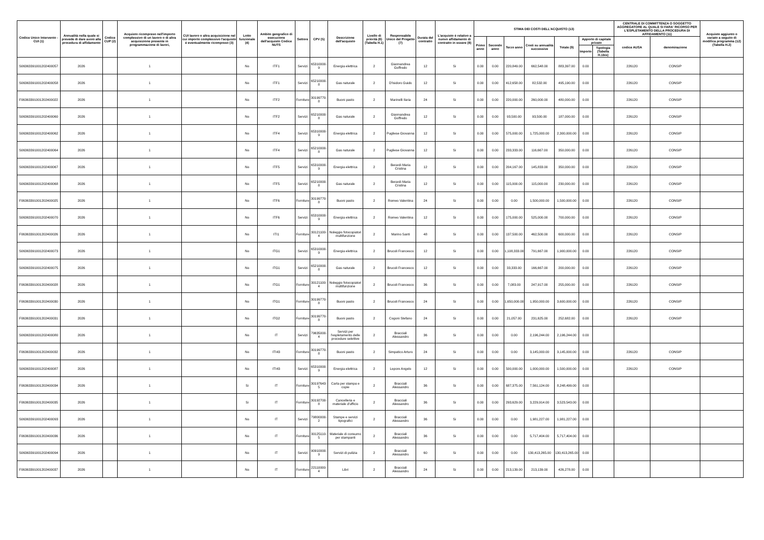| Codice Unico Intervento - CUI (1) | Annualità nella quale si prevede di dare avvio alla procedura di affidamento | Codice CUP (2) | Acquisto ricompreso nell'importo complessivo di un lavoro o di altra acquisizione presente in programmazione di lavori, | CUI lavoro o altra acquisizione nel cui importo complessivo l'acquisto è eventualmente ricompreso (3) | Lotto funzionale (4) | Ambito geografico di esecuzione dell'acquisto Codice NUTS | Settore | CPV (5) | Descrizione dell'acquisto | Livello di priorità (6) (Tabella H.1) | Responsabile Unico del Progetto (7) | Durata del contratto | L'acquisto è relativo a nuovo affidamento di contratto in essere (8) | STIMA DEI COSTI DELL'ACQUISTO (13) | | | | | | | CENTRALE DI COMMITTENZA O SOGGETTO AGGREGATORE AL QUALE SI FARA' RICORSO PER L'ESPLETAMENTO DELLA PROCEDURA DI AFFIDAMENTO (11) | | Acquisto aggiunto o variato a seguito di modifica programma (12) (Tabella H.2) |
| --- | --- | --- | --- | --- | --- | --- | --- | --- | --- | --- | --- | --- | --- | --- | --- | --- | --- | --- | --- | --- | --- | --- | --- |
| | | | | | | | | | | | | | | Primo anno | Secondo anno | Terzo anno | Costi su annualità successive | Totale (9) | Apporto di capitale privato | | codice AUSA | denominazione | |
| | | | | | | | | | | | | | | | | | | | Importo | Tipologia (Tabella H.1bis) | | | |
| S06363391001202400057 | 2026 | | 1 | | No | ITF1 | Servizi | 65310000-9 | Energia elettrica | 2 | Giannandrea Goffredo | 12 | Si | 0.00 | 0.00 | 220,849.00 | 662,548.00 | 883,397.00 | 0.00 | | 226120 | CONSIP | |
| S06363391001202400058 | 2026 | | 1 | | No | ITF1 | Servizi | 65210000-8 | Gas naturale | 2 | D'Isidoro Guido | 12 | Si | 0.00 | 0.00 | 412,658.00 | 82,532.00 | 495,190.00 | 0.00 | | 226120 | CONSIP | |
| F06363391001202400022 | 2026 | | 1 | | No | ITF2 | Forniture | 30199770-8 | Buoni pasto | 2 | Marinelli Ilaria | 24 | Si | 0.00 | 0.00 | 220,000.00 | 260,000.00 | 480,000.00 | 0.00 | | 226120 | CONSIP | |
| S06363391001202400060 | 2026 | | 1 | | No | ITF2 | Servizi | 65210000-8 | Gas naturale | 2 | Giannandrea Goffredo | 12 | Si | 0.00 | 0.00 | 93,500.00 | 93,500.00 | 187,000.00 | 0.00 | | 226120 | CONSIP | |
| S06363391001202400062 | 2026 | | 1 | | No | ITF4 | Servizi | 65310000-9 | Energia elettrica | 2 | Pugliese Giovanna | 12 | Si | 0.00 | 0.00 | 575,000.00 | 1,725,000.00 | 2,300,000.00 | 0.00 | | 226120 | CONSIP | |
| S06363391001202400064 | 2026 | | 1 | | No | ITF4 | Servizi | 65210000-8 | Gas naturale | 2 | Pugliese Giovanna | 12 | Si | 0.00 | 0.00 | 233,333.00 | 116,667.00 | 350,000.00 | 0.00 | | 226120 | CONSIP | |
| S06363391001202400067 | 2026 | | 1 | | No | ITF5 | Servizi | 65310000-9 | Energia elettrica | 2 | Berardi Maria Cristina | 12 | Si | 0.00 | 0.00 | 204,167.00 | 145,833.00 | 350,000.00 | 0.00 | | 226120 | CONSIP | |
| S06363391001202400068 | 2026 | | 1 | | No | ITF5 | Servizi | 65210000-8 | Gas naturale | 2 | Berardi Maria Cristina | 12 | Si | 0.00 | 0.00 | 115,000.00 | 115,000.00 | 230,000.00 | 0.00 | | 226120 | CONSIP | |
| F06363391001202400025 | 2026 | | 1 | | No | ITF6 | Forniture | 30199770-8 | Buoni pasto | 2 | Romeo Valentina | 24 | Si | 0.00 | 0.00 | 0.00 | 1,500,000.00 | 1,500,000.00 | 0.00 | | 226120 | CONSIP | |
| S06363391001202400070 | 2026 | | 1 | | No | ITF6 | Servizi | 65310000-9 | Energia elettrica | 2 | Romeo Valentina | 12 | Si | 0.00 | 0.00 | 175,000.00 | 525,000.00 | 700,000.00 | 0.00 | | 226120 | CONSIP | |
| F06363391001202400026 | 2026 | | 1 | | No | ITI1 | Forniture | 30121100-4 | Noleggio fotocopiatori multifunzione | 2 | Marino Santi | 48 | Si | 0.00 | 0.00 | 137,500.00 | 462,500.00 | 600,000.00 | 0.00 | | 226120 | CONSIP | |
| S06363391001202400073 | 2026 | | 1 | | No | ITG1 | Servizi | 65310000-9 | Energia elettrica | 2 | Brucoli Francesco | 12 | Si | 0.00 | 0.00 | 1,108,333.00 | 791,667.00 | 1,900,000.00 | 0.00 | | 226120 | CONSIP | |
| S06363391001202400075 | 2026 | | 1 | | No | ITG1 | Servizi | 65210000-8 | Gas naturale | 2 | Brucoli Francesco | 12 | Si | 0.00 | 0.00 | 33,333.00 | 166,667.00 | 200,000.00 | 0.00 | | 226120 | CONSIP | |
| F06363391001202400028 | 2026 | | 1 | | No | ITG1 | Forniture | 30121100-4 | Noleggio fotocopiatori multifunzione | 2 | Brucoli Francesco | 36 | Si | 0.00 | 0.00 | 7,083.00 | 247,917.00 | 255,000.00 | 0.00 | | 226120 | CONSIP | |
| F06363391001202400030 | 2026 | | 1 | | No | ITG1 | Forniture | 30199770-8 | Buoni pasto | 2 | Brucoli Francesco | 24 | Si | 0.00 | 0.00 | 1,650,000.00 | 1,950,000.00 | 3,600,000.00 | 0.00 | | 226120 | CONSIP | |
| F06363391001202400031 | 2026 | | 1 | | No | ITG2 | Forniture | 30199770-8 | Buoni pasto | 2 | Cogoni Stefano | 24 | Si | 0.00 | 0.00 | 21,057.00 | 231,625.00 | 252,682.00 | 0.00 | | 226120 | CONSIP | |
| S06363391001202400080 | 2026 | | 1 | | No | IT | Servizi | 79635000-4 | Servizi per l'espletamento delle procedure selettive | 2 | Bracciali Alessandro | 36 | Si | 0.00 | 0.00 | 0.00 | 2,196,244.00 | 2,196,244.00 | 0.00 | | | | |
| F06363391001202400032 | 2026 | | 1 | | No | ITI43 | Forniture | 30199770-8 | Buoni pasto | 2 | Simpatico Arturo | 24 | Si | 0.00 | 0.00 | 0.00 | 3,145,000.00 | 3,145,000.00 | 0.00 | | 226120 | CONSIP | |
| S06363391001202400087 | 2026 | | 1 | | No | ITI43 | Servizi | 65310000-9 | Energia elettrica | 2 | Lepore Angelo | 12 | Si | 0.00 | 0.00 | 500,000.00 | 1,000,000.00 | 1,500,000.00 | 0.00 | | 226120 | CONSIP | |
| F06363391001202400034 | 2026 | | 1 | | Si | IT | Forniture | 30197643-5 | Carta per stampa e copie | 2 | Bracciali Alessandro | 36 | Si | 0.00 | 0.00 | 687,375.00 | 7,561,124.00 | 8,248,499.00 | 0.00 | | | | |
| F06363391001202400035 | 2026 | | 1 | | Si | IT | Forniture | 30192700-8 | Cancelleria e materiale d'ufficio | 2 | Bracciali Alessandro | 36 | Si | 0.00 | 0.00 | 293,629.00 | 3,229,914.00 | 3,523,543.00 | 0.00 | | | | |
| S06363391001202400093 | 2026 | | 1 | | No | IT | Servizi | 79800000-2 | Stampe e servizi tipografici | 2 | Bracciali Alessandro | 36 | Si | 0.00 | 0.00 | 0.00 | 1,981,227.00 | 1,981,227.00 | 0.00 | | | | |
| F06363391001202400036 | 2026 | | 1 | | No | IT | Forniture | 30125110-5 | Materiale di consumo per stampanti | 2 | Bracciali Alessandro | 36 | Si | 0.00 | 0.00 | 0.00 | 5,717,404.00 | 5,717,404.00 | 0.00 | | | | |
| S06363391001202400094 | 2026 | | 1 | | No | IT | Servizi | 90910000-9 | Servizi di pulizia | 2 | Bracciali Alessandro | 60 | Si | 0.00 | 0.00 | 0.00 | 130,413,265.00 | 130,413,265.00 | 0.00 | | | | |
| F06363391001202400037 | 2026 | | 1 | | No | IT | Forniture | 22110000-4 | Libri | 2 | Bracciali Alessandro | 24 | Si | 0.00 | 0.00 | 213,139.00 | 213,139.00 | 426,278.00 | 0.00 | | | | |